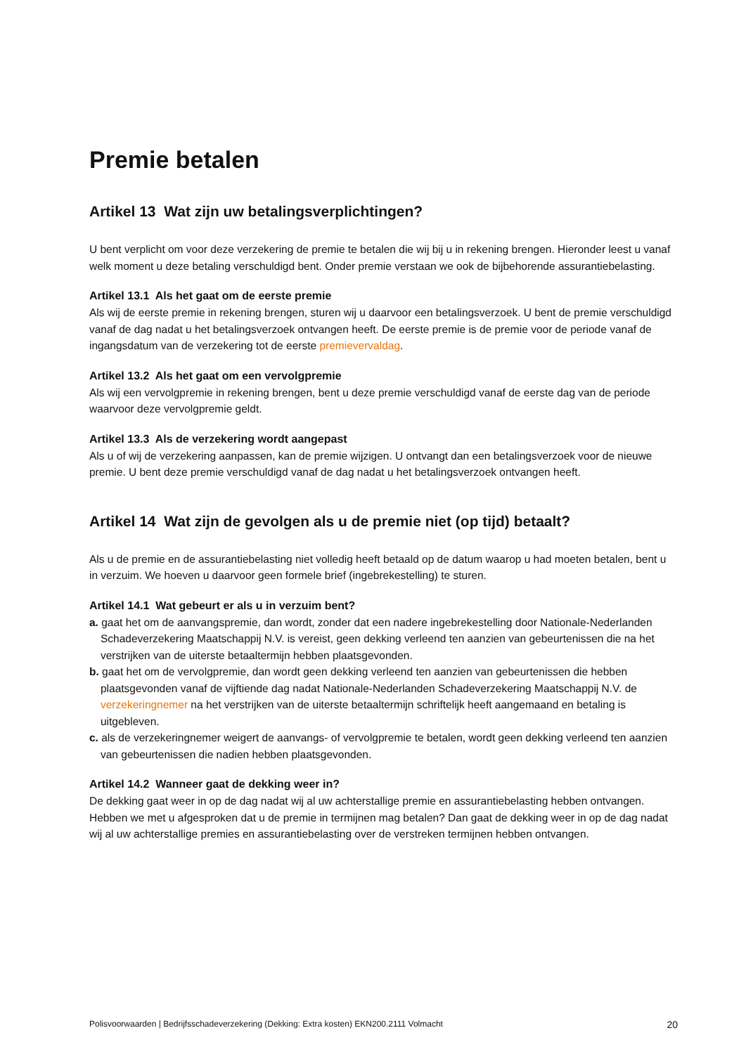Premie betalen
Artikel 13 Wat zijn uw betalingsverplichtingen?
U bent verplicht om voor deze verzekering de premie te betalen die wij bij u in rekening brengen. Hieronder leest u vanaf welk moment u deze betaling verschuldigd bent. Onder premie verstaan we ook de bijbehorende assurantiebelasting.
Artikel 13.1 Als het gaat om de eerste premie
Als wij de eerste premie in rekening brengen, sturen wij u daarvoor een betalingsverzoek. U bent de premie verschuldigd vanaf de dag nadat u het betalingsverzoek ontvangen heeft. De eerste premie is de premie voor de periode vanaf de ingangsdatum van de verzekering tot de eerste premievervaldag.
Artikel 13.2 Als het gaat om een vervolgpremie
Als wij een vervolgpremie in rekening brengen, bent u deze premie verschuldigd vanaf de eerste dag van de periode waarvoor deze vervolgpremie geldt.
Artikel 13.3 Als de verzekering wordt aangepast
Als u of wij de verzekering aanpassen, kan de premie wijzigen. U ontvangt dan een betalingsverzoek voor de nieuwe premie. U bent deze premie verschuldigd vanaf de dag nadat u het betalingsverzoek ontvangen heeft.
Artikel 14 Wat zijn de gevolgen als u de premie niet (op tijd) betaalt?
Als u de premie en de assurantiebelasting niet volledig heeft betaald op de datum waarop u had moeten betalen, bent u in verzuim. We hoeven u daarvoor geen formele brief (ingebrekestelling) te sturen.
Artikel 14.1 Wat gebeurt er als u in verzuim bent?
a. gaat het om de aanvangspremie, dan wordt, zonder dat een nadere ingebrekestelling door Nationale-Nederlanden Schadeverzekering Maatschappij N.V. is vereist, geen dekking verleend ten aanzien van gebeurtenissen die na het verstrijken van de uiterste betaaltermijn hebben plaatsgevonden.
b. gaat het om de vervolgpremie, dan wordt geen dekking verleend ten aanzien van gebeurtenissen die hebben plaatsgevonden vanaf de vijftiende dag nadat Nationale-Nederlanden Schadeverzekering Maatschappij N.V. de verzekeringnemer na het verstrijken van de uiterste betaaltermijn schriftelijk heeft aangemaand en betaling is uitgebleven.
c. als de verzekeringnemer weigert de aanvangs- of vervolgpremie te betalen, wordt geen dekking verleend ten aanzien van gebeurtenissen die nadien hebben plaatsgevonden.
Artikel 14.2 Wanneer gaat de dekking weer in?
De dekking gaat weer in op de dag nadat wij al uw achterstallige premie en assurantiebelasting hebben ontvangen. Hebben we met u afgesproken dat u de premie in termijnen mag betalen? Dan gaat de dekking weer in op de dag nadat wij al uw achterstallige premies en assurantiebelasting over de verstreken termijnen hebben ontvangen.
Polisvoorwaarden | Bedrijfsschadeverzekering (Dekking: Extra kosten) EKN200.2111 Volmacht 20